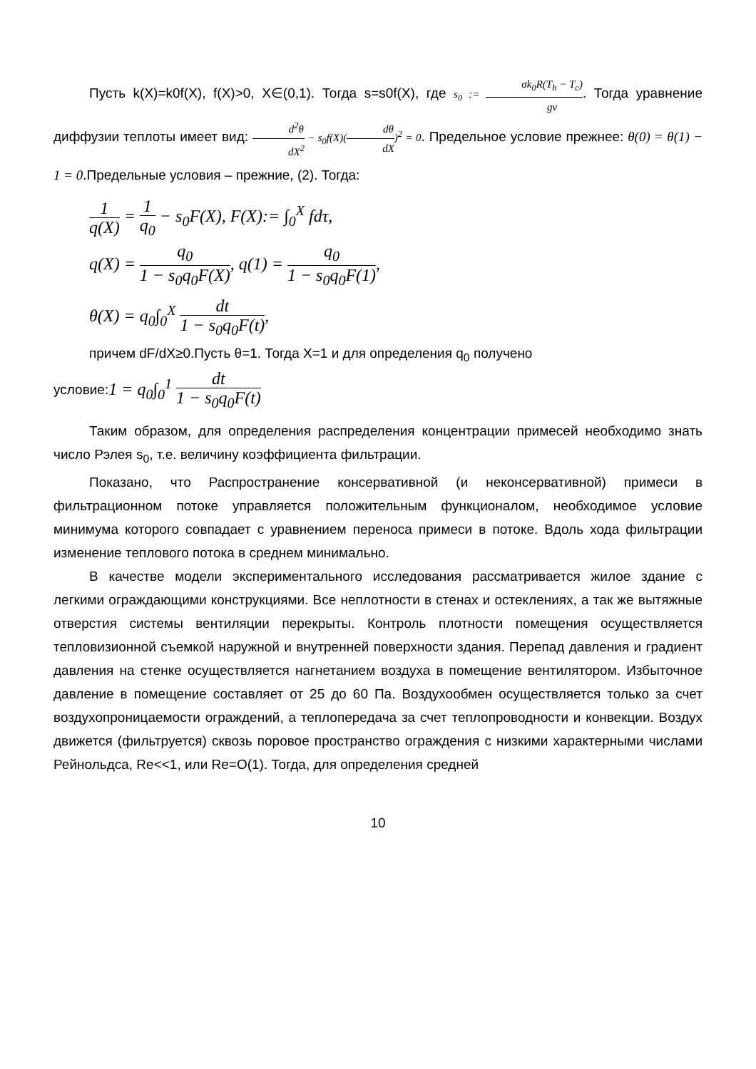Пусть k(X)=k0f(X), f(X)>0, X∈(0,1). Тогда s=s0f(X), где s<sub>0</sub> := σk<sub>0</sub>R(T<sub>h</sub> − T<sub>c</sub>) gν. Тогда уравнение диффузии теплоты имеет вид: d<sup>2</sup>θ dX<sup>2</sup> − s<sub>0</sub>f(X)(dθ dX)<sup>2</sup> = 0. Предельное условие прежнее: θ(0) = θ(1) − 1 = 0.Предельные условия – прежние, (2). Тогда:
1 q(X) = 1 q<sub>0</sub> − s<sub>0</sub>F(X), F(X):= ∫<sub>0</sub><sup>X</sup> fdτ,
q(X) = q<sub>0</sub> 1 − s<sub>0</sub>q<sub>0</sub>F(X), q(1) = q<sub>0</sub> 1 − s<sub>0</sub>q<sub>0</sub>F(1),
θ(X) = q<sub>0</sub>∫<sub>0</sub><sup>X</sup> dt 1 − s<sub>0</sub>q<sub>0</sub>F(t),
причем dF/dX≥0.Пусть θ=1. Тогда X=1 и для определения q<sub>0</sub> получено
условие:1 = q<sub>0</sub>∫<sub>0</sub><sup>1</sup> dt 1 − s<sub>0</sub>q<sub>0</sub>F(t)
Таким образом, для определения распределения концентрации примесей необходимо знать число Рэлея s<sub>0</sub>, т.е. величину коэффициента фильтрации.
Показано, что Распространение консервативной (и неконсервативной) примеси в фильтрационном потоке управляется положительным функционалом, необходимое условие минимума которого совпадает с уравнением переноса примеси в потоке. Вдоль хода фильтрации изменение теплового потока в среднем минимально.
В качестве модели экспериментального исследования рассматривается жилое здание с легкими ограждающими конструкциями. Все неплотности в стенах и остеклениях, а так же вытяжные отверстия системы вентиляции перекрыты. Контроль плотности помещения осуществляется тепловизионной съемкой наружной и внутренней поверхности здания. Перепад давления и градиент давления на стенке осуществляется нагнетанием воздуха в помещение вентилятором. Избыточное давление в помещение составляет от 25 до 60 Па. Воздухообмен осуществляется только за счет воздухопроницаемости ограждений, а теплопередача за счет теплопроводности и конвекции. Воздух движется (фильтруется) сквозь поровое пространство ограждения с низкими характерными числами Рейнольдса, Re<<1, или Re=O(1). Тогда, для определения средней
10